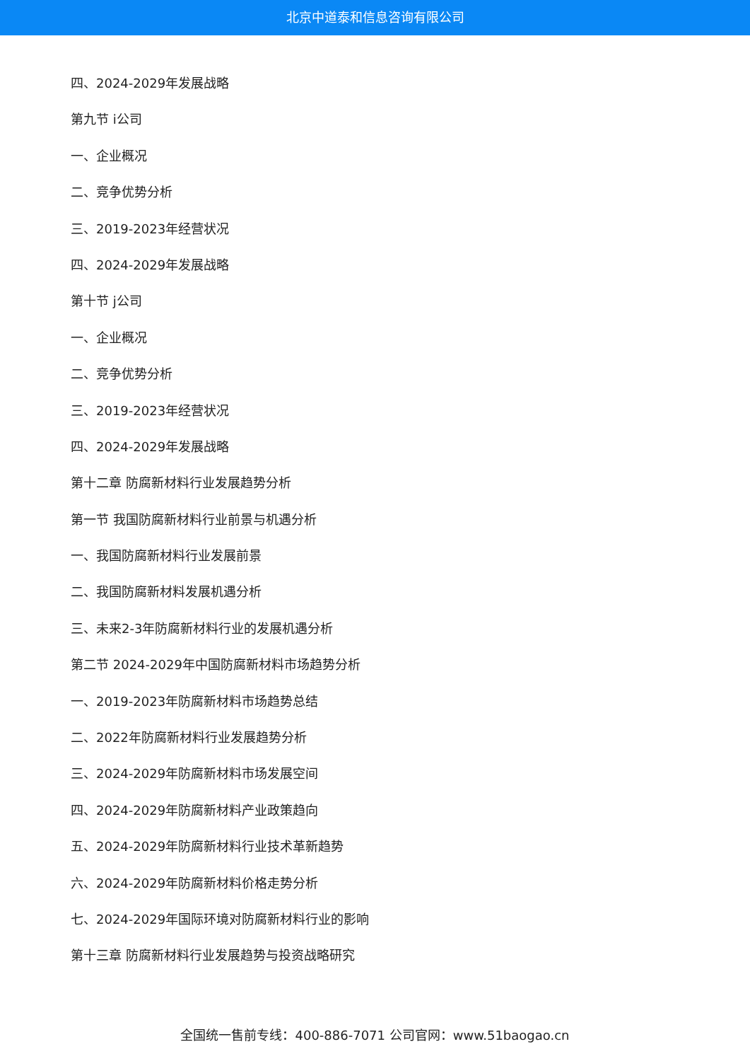北京中道泰和信息咨询有限公司
四、2024-2029年发展战略
第九节 i公司
一、企业概况
二、竞争优势分析
三、2019-2023年经营状况
四、2024-2029年发展战略
第十节 j公司
一、企业概况
二、竞争优势分析
三、2019-2023年经营状况
四、2024-2029年发展战略
第十二章 防腐新材料行业发展趋势分析
第一节 我国防腐新材料行业前景与机遇分析
一、我国防腐新材料行业发展前景
二、我国防腐新材料发展机遇分析
三、未来2-3年防腐新材料行业的发展机遇分析
第二节 2024-2029年中国防腐新材料市场趋势分析
一、2019-2023年防腐新材料市场趋势总结
二、2022年防腐新材料行业发展趋势分析
三、2024-2029年防腐新材料市场发展空间
四、2024-2029年防腐新材料产业政策趋向
五、2024-2029年防腐新材料行业技术革新趋势
六、2024-2029年防腐新材料价格走势分析
七、2024-2029年国际环境对防腐新材料行业的影响
第十三章 防腐新材料行业发展趋势与投资战略研究
全国统一售前专线：400-886-7071 公司官网：www.51baogao.cn